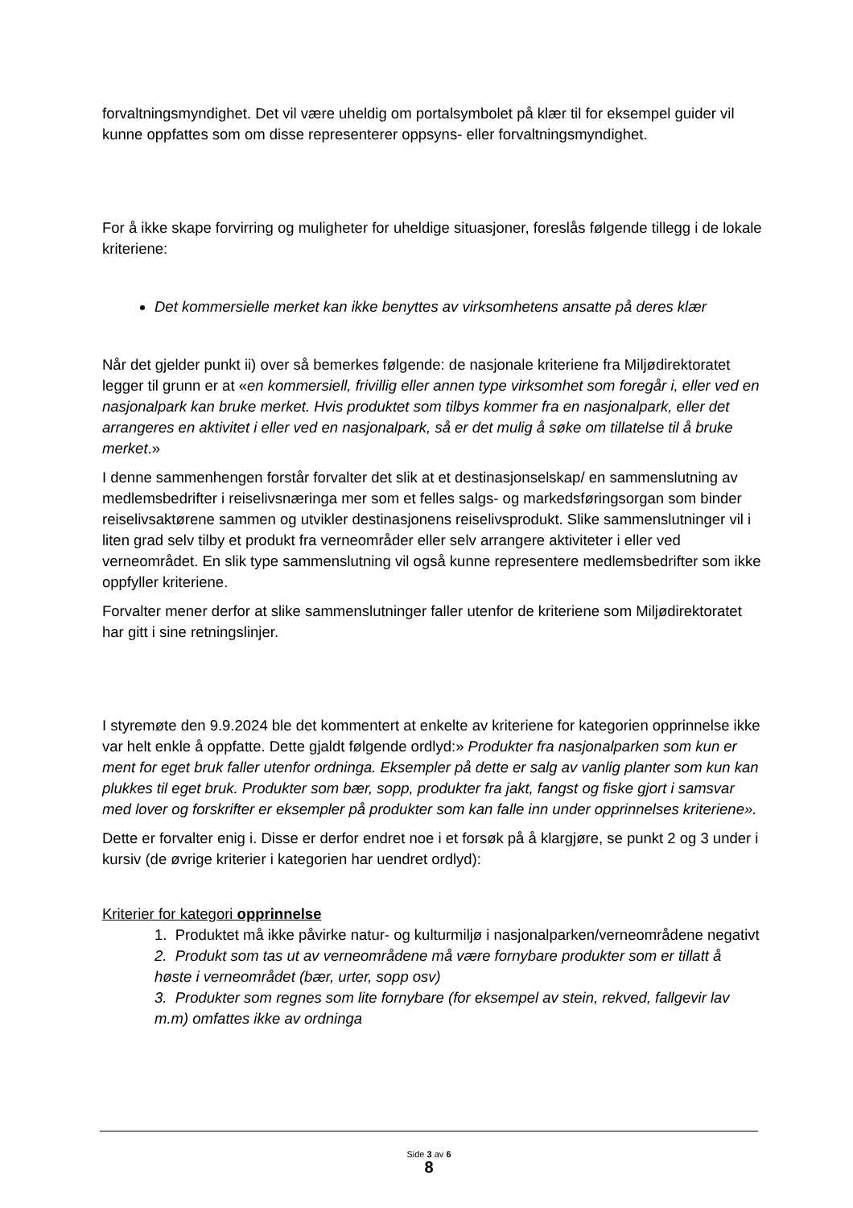forvaltningsmyndighet. Det vil være uheldig om portalsymbolet på klær til for eksempel guider vil kunne oppfattes som om disse representerer oppsyns- eller forvaltningsmyndighet.
For å ikke skape forvirring og muligheter for uheldige situasjoner, foreslås følgende tillegg i de lokale kriteriene:
Det kommersielle merket kan ikke benyttes av virksomhetens ansatte på deres klær
Når det gjelder punkt ii) over så bemerkes følgende: de nasjonale kriteriene fra Miljødirektoratet legger til grunn er at «en kommersiell, frivillig eller annen type virksomhet som foregår i, eller ved en nasjonalpark kan bruke merket. Hvis produktet som tilbys kommer fra en nasjonalpark, eller det arrangeres en aktivitet i eller ved en nasjonalpark, så er det mulig å søke om tillatelse til å bruke merket.»
I denne sammenhengen forstår forvalter det slik at et destinasjonselskap/ en sammenslutning av medlemsbedrifter i reiselivsnæringa mer som et felles salgs- og markedsføringsorgan som binder reiselivsaktørene sammen og utvikler destinasjonens reiselivsprodukt. Slike sammenslutninger vil i liten grad selv tilby et produkt fra verneområder eller selv arrangere aktiviteter i eller ved verneområdet. En slik type sammenslutning vil også kunne representere medlemsbedrifter som ikke oppfyller kriteriene.
Forvalter mener derfor at slike sammenslutninger faller utenfor de kriteriene som Miljødirektoratet har gitt i sine retningslinjer.
I styremøte den 9.9.2024 ble det kommentert at enkelte av kriteriene for kategorien opprinnelse ikke var helt enkle å oppfatte. Dette gjaldt følgende ordlyd:» Produkter fra nasjonalparken som kun er ment for eget bruk faller utenfor ordninga. Eksempler på dette er salg av vanlig planter som kun kan plukkes til eget bruk. Produkter som bær, sopp, produkter fra jakt, fangst og fiske gjort i samsvar med lover og forskrifter er eksempler på produkter som kan falle inn under opprinnelses kriteriene».
Dette er forvalter enig i. Disse er derfor endret noe i et forsøk på å klargjøre, se punkt 2 og 3 under i kursiv (de øvrige kriterier i kategorien har uendret ordlyd):
Kriterier for kategori opprinnelse
1. Produktet må ikke påvirke natur- og kulturmiljø i nasjonalparken/verneområdene negativt
2. Produkt som tas ut av verneområdene må være fornybare produkter som er tillatt å høste i verneområdet (bær, urter, sopp osv)
3. Produkter som regnes som lite fornybare (for eksempel av stein, rekved, fallgevir lav m.m) omfattes ikke av ordninga
Side 3 av 6
8